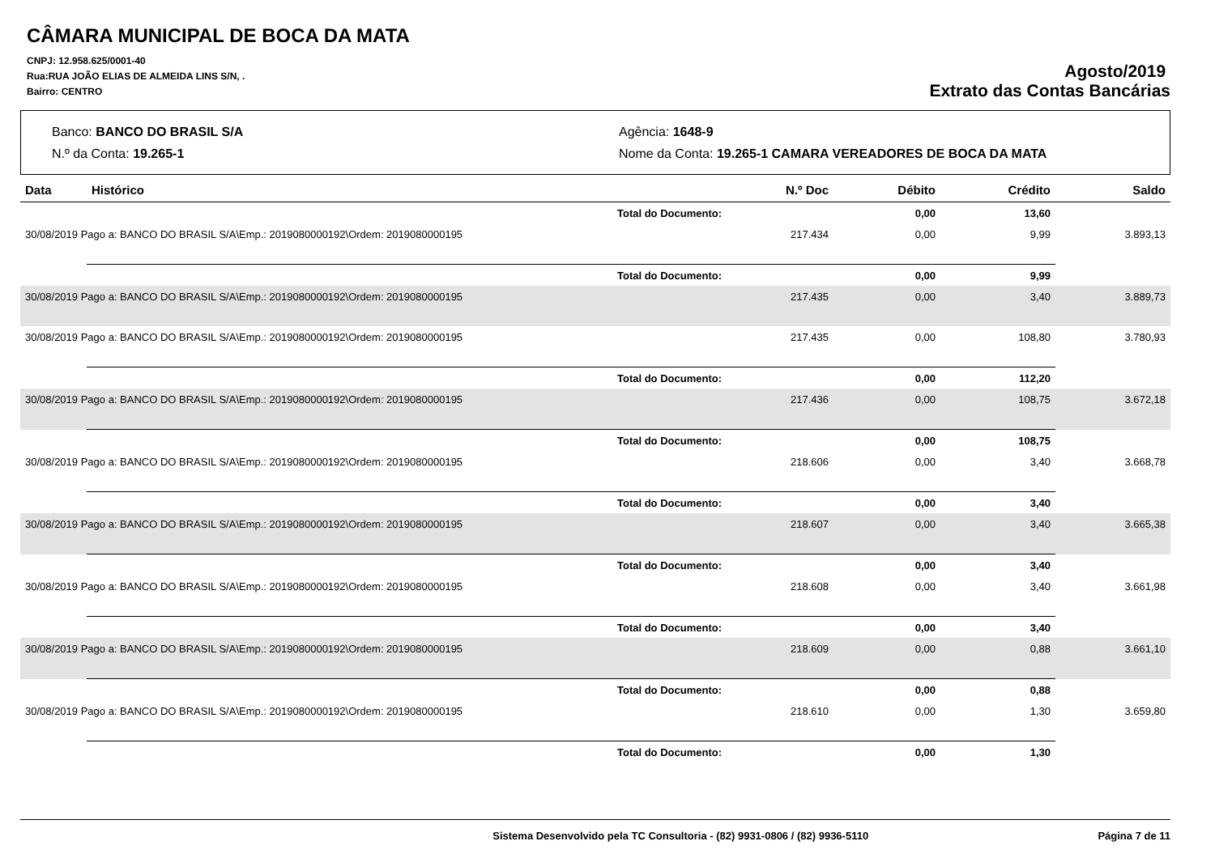CÂMARA MUNICIPAL DE BOCA DA MATA
CNPJ: 12.958.625/0001-40
Rua:RUA JOÃO ELIAS DE ALMEIDA LINS S/N, .
Bairro: CENTRO
Agosto/2019
Extrato das Contas Bancárias
Banco: BANCO DO BRASIL S/A
Agência: 1648-9
N.º da Conta: 19.265-1
Nome da Conta: 19.265-1 CAMARA VEREADORES DE BOCA DA MATA
| Data | Histórico | N.º Doc | Débito | Crédito | Saldo |
| --- | --- | --- | --- | --- | --- |
| | Total do Documento: | | 0,00 | 13,60 | |
| 30/08/2019 Pago a: BANCO DO BRASIL S/A\Emp.: 2019080000192\Ordem: 2019080000195 | | 217.434 | 0,00 | 9,99 | 3.893,13 |
| | Total do Documento: | | 0,00 | 9,99 | |
| 30/08/2019 Pago a: BANCO DO BRASIL S/A\Emp.: 2019080000192\Ordem: 2019080000195 | | 217.435 | 0,00 | 3,40 | 3.889,73 |
| 30/08/2019 Pago a: BANCO DO BRASIL S/A\Emp.: 2019080000192\Ordem: 2019080000195 | | 217.435 | 0,00 | 108,80 | 3.780,93 |
| | Total do Documento: | | 0,00 | 112,20 | |
| 30/08/2019 Pago a: BANCO DO BRASIL S/A\Emp.: 2019080000192\Ordem: 2019080000195 | | 217.436 | 0,00 | 108,75 | 3.672,18 |
| | Total do Documento: | | 0,00 | 108,75 | |
| 30/08/2019 Pago a: BANCO DO BRASIL S/A\Emp.: 2019080000192\Ordem: 2019080000195 | | 218.606 | 0,00 | 3,40 | 3.668,78 |
| | Total do Documento: | | 0,00 | 3,40 | |
| 30/08/2019 Pago a: BANCO DO BRASIL S/A\Emp.: 2019080000192\Ordem: 2019080000195 | | 218.607 | 0,00 | 3,40 | 3.665,38 |
| | Total do Documento: | | 0,00 | 3,40 | |
| 30/08/2019 Pago a: BANCO DO BRASIL S/A\Emp.: 2019080000192\Ordem: 2019080000195 | | 218.608 | 0,00 | 3,40 | 3.661,98 |
| | Total do Documento: | | 0,00 | 3,40 | |
| 30/08/2019 Pago a: BANCO DO BRASIL S/A\Emp.: 2019080000192\Ordem: 2019080000195 | | 218.609 | 0,00 | 0,88 | 3.661,10 |
| | Total do Documento: | | 0,00 | 0,88 | |
| 30/08/2019 Pago a: BANCO DO BRASIL S/A\Emp.: 2019080000192\Ordem: 2019080000195 | | 218.610 | 0,00 | 1,30 | 3.659,80 |
| | Total do Documento: | | 0,00 | 1,30 | |
Sistema Desenvolvido pela TC Consultoria - (82) 9931-0806 / (82) 9936-5110
Página 7 de 11